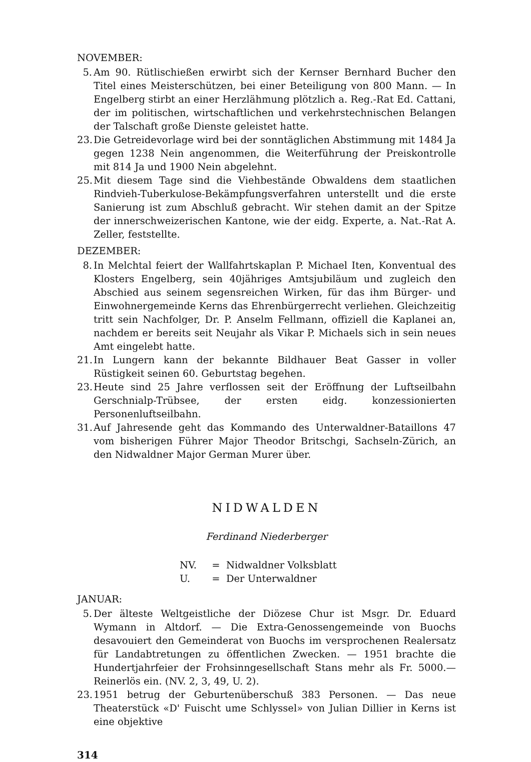NOVEMBER:
5. Am 90. Rütlischießen erwirbt sich der Kernser Bernhard Bucher den Titel eines Meisterschützen, bei einer Beteiligung von 800 Mann. — In Engelberg stirbt an einer Herzlähmung plötzlich a. Reg.-Rat Ed. Cattani, der im politischen, wirtschaftlichen und verkehrstechnischen Belangen der Talschaft große Dienste geleistet hatte.
23.
Die Getreidevorlage wird bei der sonntäglichen Abstimmung mit 1484 Ja gegen 1238 Nein angenommen, die Weiterführung der Preiskontrolle mit 814 Ja und 1900 Nein abgelehnt.
25.
Mit diesem Tage sind die Viehbestände Obwaldens dem staatlichen Rindvieh-Tuberkulose-Bekämpfungsverfahren unterstellt und die erste Sanierung ist zum Abschluß gebracht. Wir stehen damit an der Spitze der innerschweizerischen Kantone, wie der eidg. Experte, a. Nat.-Rat A. Zeller, feststellte.
DEZEMBER:
8. In Melchtal feiert der Wallfahrtskaplan P. Michael Iten, Konventual des Klosters Engelberg, sein 40jähriges Amtsjubiläum und zugleich den Abschied aus seinem segensreichen Wirken, für das ihm Bürger- und Einwohnergemeinde Kerns das Ehrenbürgerrecht verliehen. Gleichzeitig tritt sein Nachfolger, Dr. P. Anselm Fellmann, offiziell die Kaplanei an, nachdem er bereits seit Neujahr als Vikar P. Michaels sich in sein neues Amt eingelebt hatte.
21.
In Lungern kann der bekannte Bildhauer Beat Gasser in voller Rüstigkeit seinen 60. Geburtstag begehen.
23.
Heute sind 25 Jahre verflossen seit der Eröffnung der Luftseilbahn Gerschnialp-Trübsee, der ersten eidg. konzessionierten Personenluftseilbahn.
31.
Auf Jahresende geht das Kommando des Unterwaldner-Bataillons 47 vom bisherigen Führer Major Theodor Britschgi, Sachseln-Zürich, an den Nidwaldner Major German Murer über.
NIDWALDEN
Ferdinand Niederberger
NV. = Nidwaldner Volksblatt
U. = Der Unterwaldner
JANUAR:
5. Der älteste Weltgeistliche der Diözese Chur ist Msgr. Dr. Eduard Wymann in Altdorf. — Die Extra-Genossengemeinde von Buochs desavouiert den Gemeinderat von Buochs im versprochenen Realersatz für Landabtretungen zu öffentlichen Zwecken. — 1951 brachte die Hundertjahrfeier der Frohsinngesellschaft Stans mehr als Fr. 5000.— Reinerlös ein. (NV. 2, 3, 49, U. 2).
23.
1951 betrug der Geburtenüberschuß 383 Personen. — Das neue Theaterstück «D' Fuischt ume Schlyssel» von Julian Dillier in Kerns ist eine objektive
314